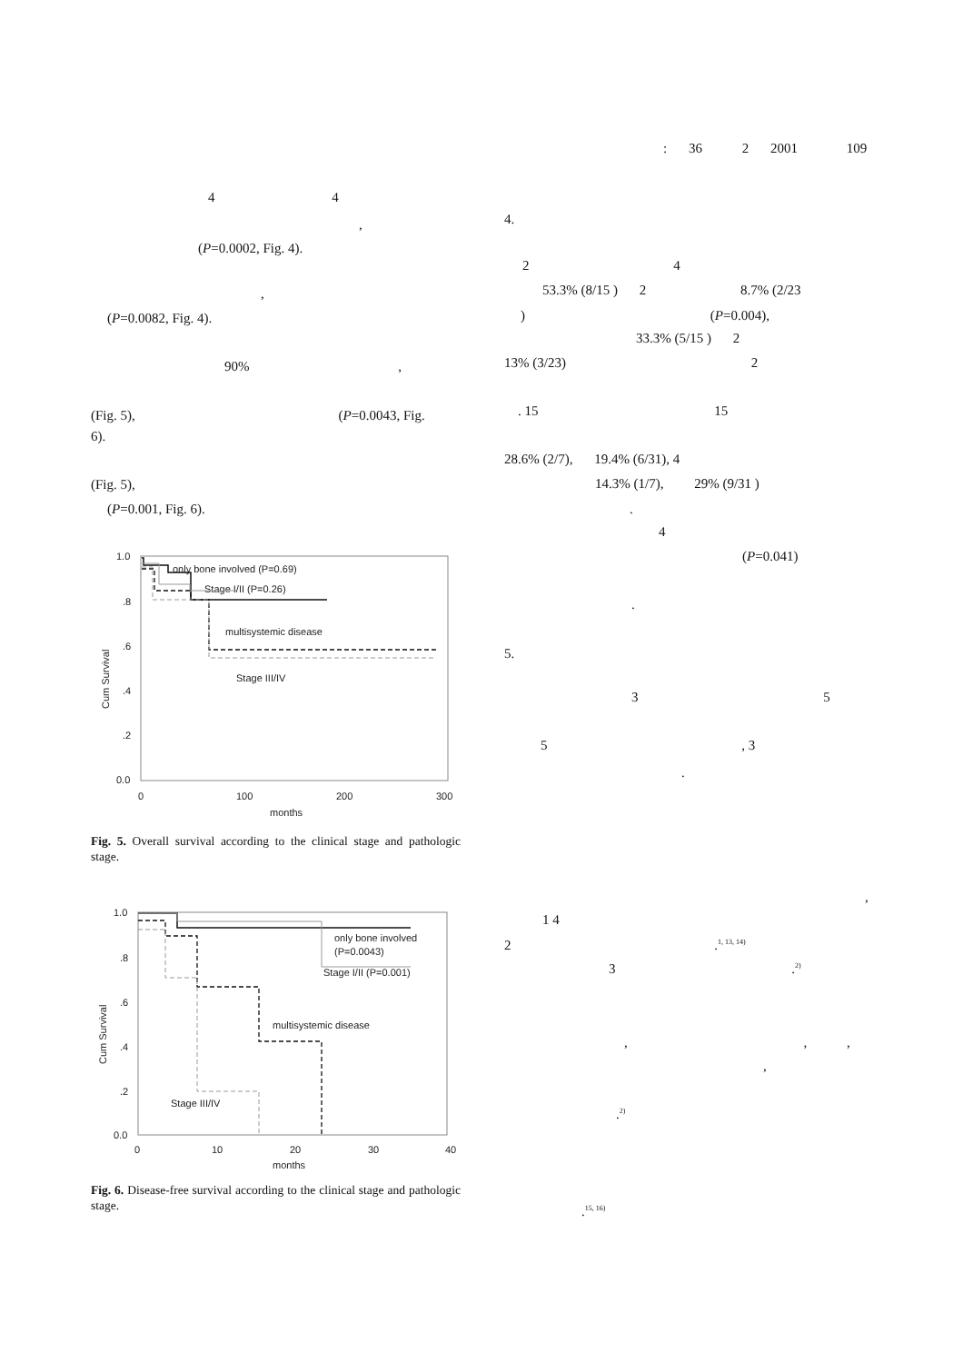: 36 2 2001 109
4 4
,
(P=0.0002, Fig. 4).
,
(P=0.0082, Fig. 4).
90% ,
(Fig. 5), (P=0.0043, Fig.
6).
(Fig. 5),
(P=0.001, Fig. 6).
1.0
.8
.6
.4
.2
0.0
0
100
200
300
months
Cum Survival
only bone involved (P=0.69)
Stage I/II (P=0.26)
multisystemic disease
Stage III/IV
Fig. 5. Overall survival according to the clinical stage and pathologic stage.
1.0
.8
.6
.4
.2
0.0
0
10
20
30
40
months
Cum Survival
only bone involved
(P=0.0043)
Stage I/II (P=0.001)
multisystemic disease
Stage III/IV
Fig. 6. Disease-free survival according to the clinical stage and pathologic stage.
4.
2 4
53.3% (8/15 ) 2 8.7% (2/23
) (P=0.004),
33.3% (5/15 ) 2
13% (3/23) 2
. 15 15
28.6% (2/7), 19.4% (6/31), 4
14.3% (1/7), 29% (9/31 )
.
4
(P=0.041)
.
5.
3 5
5 , 3
.
,
1 4
2 .<sup>1, 13, 14)</sup>
3 .<sup>2)</sup>
, , ,
,
.<sup>2)</sup>
.<sup>15, 16)</sup>